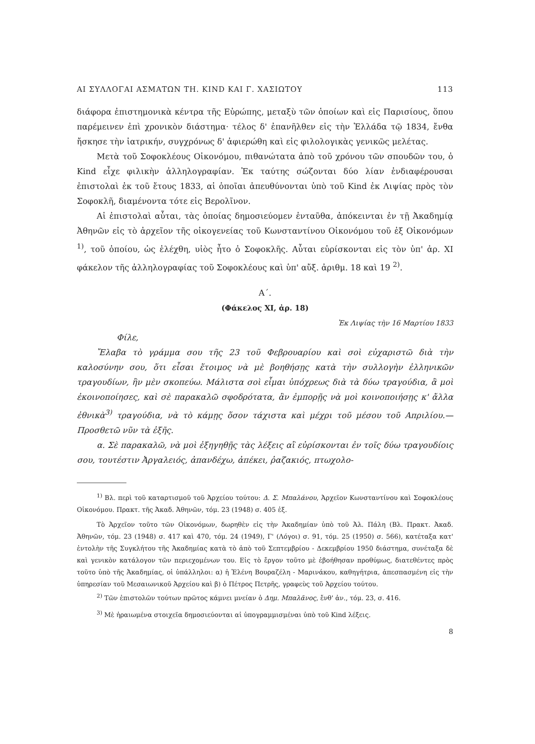ΑΙ ΣΥΛΛΟΓΑΙ ΑΣΜΑΤΩΝ ΤΗ. KIND ΚΑΙ Γ. ΧΑΣΙΩΤΟΥ 113
διάφορα ἐπιστημονικὰ κέντρα τῆς Εὐρώπης, μεταξὺ τῶν ὁποίων καὶ εἰς Παρισίους, ὅπου παρέμεινεν ἐπὶ χρονικὸν διάστημα· τέλος δ' ἐπανῆλθεν εἰς τὴν Ἑλλάδα τῷ 1834, ἔνθα ἤσκησε τὴν ἰατρικήν, συγχρόνως δ' ἀφιερώθη καὶ εἰς φιλολογικὰς γενικῶς μελέτας.
Μετὰ τοῦ Σοφοκλέους Οἰκονόμου, πιθανώτατα ἀπὸ τοῦ χρόνου τῶν σπουδῶν του, ὁ Kind εἶχε φιλικὴν ἀλληλογραφίαν. Ἐκ ταύτης σώζονται δύο λίαν ἐνδιαφέρουσαι ἐπιστολαὶ ἐκ τοῦ ἔτους 1833, αἱ ὁποῖαι ἀπευθύνονται ὑπὸ τοῦ Kind ἐκ Λιψίας πρὸς τὸν Σοφοκλῆ, διαμένοντα τότε εἰς Βερολῖνον.
Αἱ ἐπιστολαὶ αὗται, τὰς ὁποίας δημοσιεύομεν ἐνταῦθα, ἀπόκεινται ἐν τῇ Ἀκαδημίᾳ Ἀθηνῶν εἰς τὸ ἀρχεῖον τῆς οἰκογενείας τοῦ Κωνσταντίνου Οἰκονόμου τοῦ ἐξ Οἰκονόμων <sup>1)</sup>, τοῦ ὁποίου, ὡς ἐλέχθη, υἱὸς ἦτο ὁ Σοφοκλῆς. Αὗται εὑρίσκονται εἰς τὸν ὑπ' ἀρ. XI φάκελον τῆς ἀλληλογραφίας τοῦ Σοφοκλέους καὶ ὑπ' αὔξ. ἀριθμ. 18 καὶ 19 <sup>2)</sup>.
Α΄.
(Φάκελος XI, ἀρ. 18)
Ἐκ Λιψίας τὴν 16 Μαρτίου 1833
Φίλε,
Ἔλαβα τὸ γράμμα σου τῆς 23 τοῦ Φεβρουαρίου καὶ σοὶ εὐχαριστῶ διὰ τὴν καλοσύνην σου, ὅτι εἶσαι ἕτοιμος νὰ μὲ βοηθήσῃς κατὰ τὴν συλλογὴν ἑλληνικῶν τραγουδίων, ἣν μὲν σκοπεύω. Μάλιστα σοὶ εἶμαι ὑπόχρεως διὰ τὰ δύω τραγούδια, ἃ μοὶ ἐκοινοποίησες, καὶ σὲ παρακαλῶ σφοδρότατα, ἂν ἐμπορῇς νὰ μοὶ κοινοποιήσῃς κ' ἄλλα ἐθνικὰ<sup>3)</sup> τραγούδια, νὰ τὸ κάμῃς ὅσον τάχιστα καὶ μέχρι τοῦ μέσου τοῦ Απριλίου.—Προσθετῶ νῦν τὰ ἑξῆς.
α. Σὲ παρακαλῶ, νὰ μοὶ ἐξηγηθῇς τὰς λέξεις αἳ εὑρίσκονται ἐν τοῖς δύω τραγουδίοις σου, τουτέστιν Ἀργαλειός, ἀπανδέχω, ἀπέκει, ῥαζακιός, πτωχολο-
<sup>1)</sup> Βλ. περὶ τοῦ καταρτισμοῦ τοῦ Ἀρχείου τούτου: Δ. Σ. Μπαλάνου, Ἀρχεῖον Κωνσταντίνου καὶ Σοφοκλέους Οἰκονόμου. Πρακτ. τῆς Ἀκαδ. Ἀθηνῶν, τόμ. 23 (1948) σ. 405 ἑξ.
Τὸ Ἀρχεῖον τοῦτο τῶν Οἰκονόμων, δωρηθὲν εἰς τὴν Ἀκαδημίαν ὑπὸ τοῦ Ἀλ. Πάλη (Βλ. Πρακτ. Ἀκαδ. Ἀθηνῶν, τόμ. 23 (1948) σ. 417 καὶ 470, τόμ. 24 (1949), Γ' (Λόγοι) σ. 91, τόμ. 25 (1950) σ. 566), κατέταξα κατ' ἐντολὴν τῆς Συγκλήτου τῆς Ἀκαδημίας κατὰ τὸ ἀπὸ τοῦ Σεπτεμβρίου - Δεκεμβρίου 1950 διάστημα, συνέταξα δὲ καὶ γενικὸν κατάλογον τῶν περιεχομένων του. Εἰς τὸ ἔργον τοῦτο μὲ ἐβοήθησαν προθύμως, διατεθέντες πρὸς τοῦτο ὑπὸ τῆς Ἀκαδημίας, οἱ ὑπάλληλοι: α) ἡ Ἑλένη Βουραζέλη - Μαρινάκου, καθηγήτρια, ἀπεσπασμένη εἰς τὴν ὑπηρεσίαν τοῦ Μεσαιωνικοῦ Ἀρχείου καὶ β) ὁ Πέτρος Πετρῆς, γραφεὺς τοῦ Ἀρχείου τούτου.
<sup>2)</sup> Τῶν ἐπιστολῶν τούτων πρῶτος κάμνει μνείαν ὁ Δημ. Μπαλᾶνος, ἔνθ' ἀν., τόμ. 23, σ. 416.
<sup>3)</sup> Μὲ ἠραιωμένα στοιχεῖα δημοσιεύονται αἱ ὑπογραμμισμέναι ὑπὸ τοῦ Kind λέξεις.
8